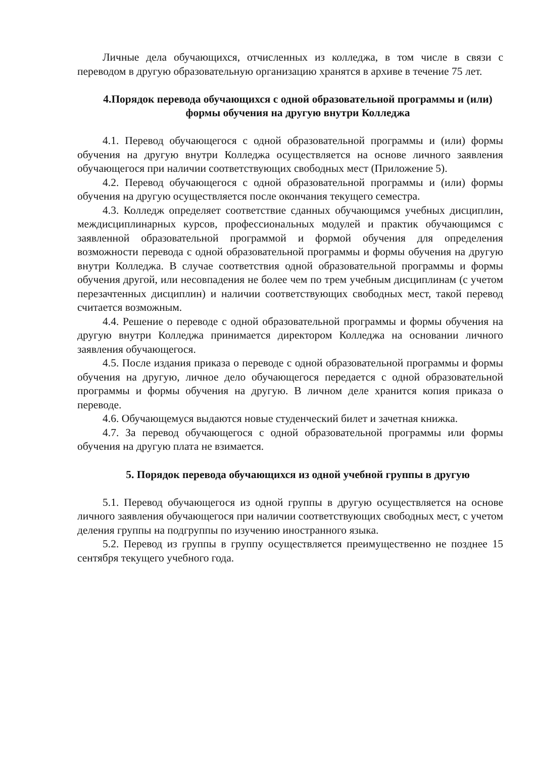Личные дела обучающихся, отчисленных из колледжа, в том числе в связи с переводом в другую образовательную организацию хранятся в архиве в течение 75 лет.
4.Порядок перевода обучающихся с одной образовательной программы и (или) формы обучения на другую внутри Колледжа
4.1. Перевод обучающегося с одной образовательной программы и (или) формы обучения на другую внутри Колледжа осуществляется на основе личного заявления обучающегося при наличии соответствующих свободных мест (Приложение 5).
4.2. Перевод обучающегося с одной образовательной программы и (или) формы обучения на другую осуществляется после окончания текущего семестра.
4.3. Колледж определяет соответствие сданных обучающимся учебных дисциплин, междисциплинарных курсов, профессиональных модулей и практик обучающимся с заявленной образовательной программой и формой обучения для определения возможности перевода с одной образовательной программы и формы обучения на другую внутри Колледжа. В случае соответствия одной образовательной программы и формы обучения другой, или несовпадения не более чем по трем учебным дисциплинам (с учетом перезачтенных дисциплин) и наличии соответствующих свободных мест, такой перевод считается возможным.
4.4. Решение о переводе с одной образовательной программы и формы обучения на другую внутри Колледжа принимается директором Колледжа на основании личного заявления обучающегося.
4.5. После издания приказа о переводе с одной образовательной программы и формы обучения на другую, личное дело обучающегося передается с одной образовательной программы и формы обучения на другую. В личном деле хранится копия приказа о переводе.
4.6. Обучающемуся выдаются новые студенческий билет и зачетная книжка.
4.7. За перевод обучающегося с одной образовательной программы или формы обучения на другую плата не взимается.
5. Порядок перевода обучающихся из одной учебной группы в другую
5.1. Перевод обучающегося из одной группы в другую осуществляется на основе личного заявления обучающегося при наличии соответствующих свободных мест, с учетом деления группы на подгруппы по изучению иностранного языка.
5.2. Перевод из группы в группу осуществляется преимущественно не позднее 15 сентября текущего учебного года.